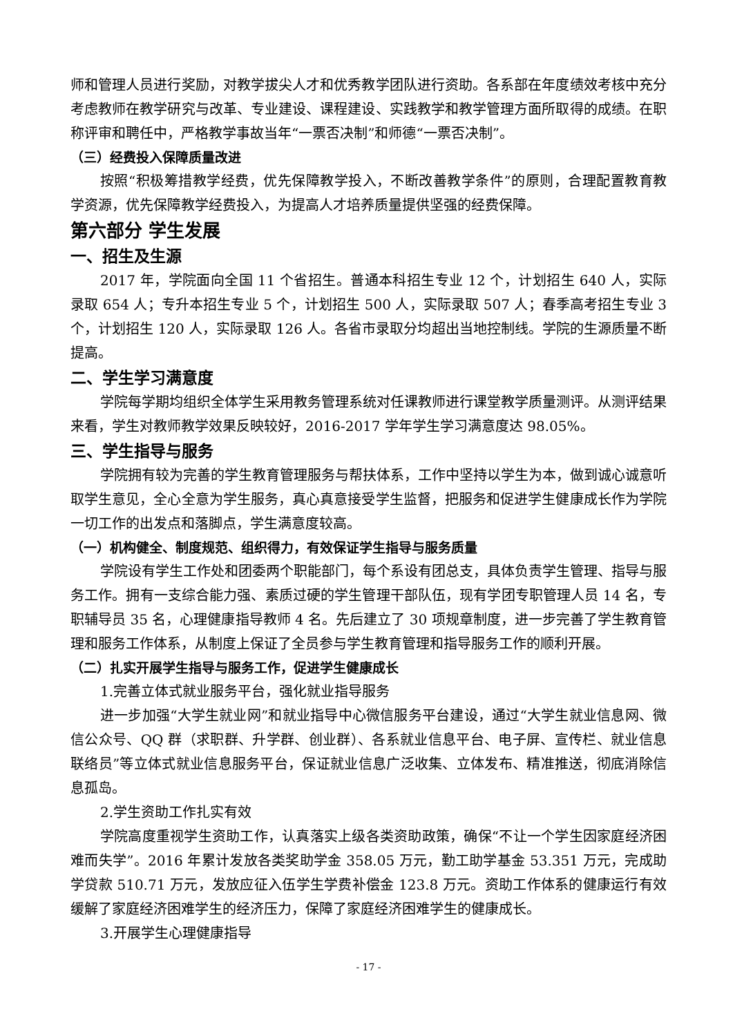师和管理人员进行奖励，对教学拔尖人才和优秀教学团队进行资助。各系部在年度绩效考核中充分考虑教师在教学研究与改革、专业建设、课程建设、实践教学和教学管理方面所取得的成绩。在职称评审和聘任中，严格教学事故当年“一票否决制”和师德“一票否决制”。
（三）经费投入保障质量改进
按照“积极筹措教学经费，优先保障教学投入，不断改善教学条件”的原则，合理配置教育教学资源，优先保障教学经费投入，为提高人才培养质量提供坚强的经费保障。
第六部分 学生发展
一、招生及生源
2017 年，学院面向全国 11 个省招生。普通本科招生专业 12 个，计划招生 640 人，实际录取 654 人；专升本招生专业 5 个，计划招生 500 人，实际录取 507 人；春季高考招生专业 3 个，计划招生 120 人，实际录取 126 人。各省市录取分均超出当地控制线。学院的生源质量不断提高。
二、学生学习满意度
学院每学期均组织全体学生采用教务管理系统对任课教师进行课堂教学质量测评。从测评结果来看，学生对教师教学效果反映较好，2016-2017 学年学生学习满意度达 98.05%。
三、学生指导与服务
学院拥有较为完善的学生教育管理服务与帮扶体系，工作中坚持以学生为本，做到诚心诚意听取学生意见，全心全意为学生服务，真心真意接受学生监督，把服务和促进学生健康成长作为学院一切工作的出发点和落脚点，学生满意度较高。
（一）机构健全、制度规范、组织得力，有效保证学生指导与服务质量
学院设有学生工作处和团委两个职能部门，每个系设有团总支，具体负责学生管理、指导与服务工作。拥有一支综合能力强、素质过硬的学生管理干部队伍，现有学团专职管理人员 14 名，专职辅导员 35 名，心理健康指导教师 4 名。先后建立了 30 项规章制度，进一步完善了学生教育管理和服务工作体系，从制度上保证了全员参与学生教育管理和指导服务工作的顺利开展。
（二）扎实开展学生指导与服务工作，促进学生健康成长
1.完善立体式就业服务平台，强化就业指导服务
进一步加强“大学生就业网”和就业指导中心微信服务平台建设，通过“大学生就业信息网、微信公众号、QQ 群（求职群、升学群、创业群）、各系就业信息平台、电子屏、宣传栏、就业信息联络员”等立体式就业信息服务平台，保证就业信息广泛收集、立体发布、精准推送，彻底消除信息孤岛。
2.学生资助工作扎实有效
学院高度重视学生资助工作，认真落实上级各类资助政策，确保“不让一个学生因家庭经济困难而失学”。2016 年累计发放各类奖助学金 358.05 万元，勤工助学基金 53.351 万元，完成助学贷款 510.71 万元，发放应征入伍学生学费补偿金 123.8 万元。资助工作体系的健康运行有效缓解了家庭经济困难学生的经济压力，保障了家庭经济困难学生的健康成长。
3.开展学生心理健康指导
- 17 -